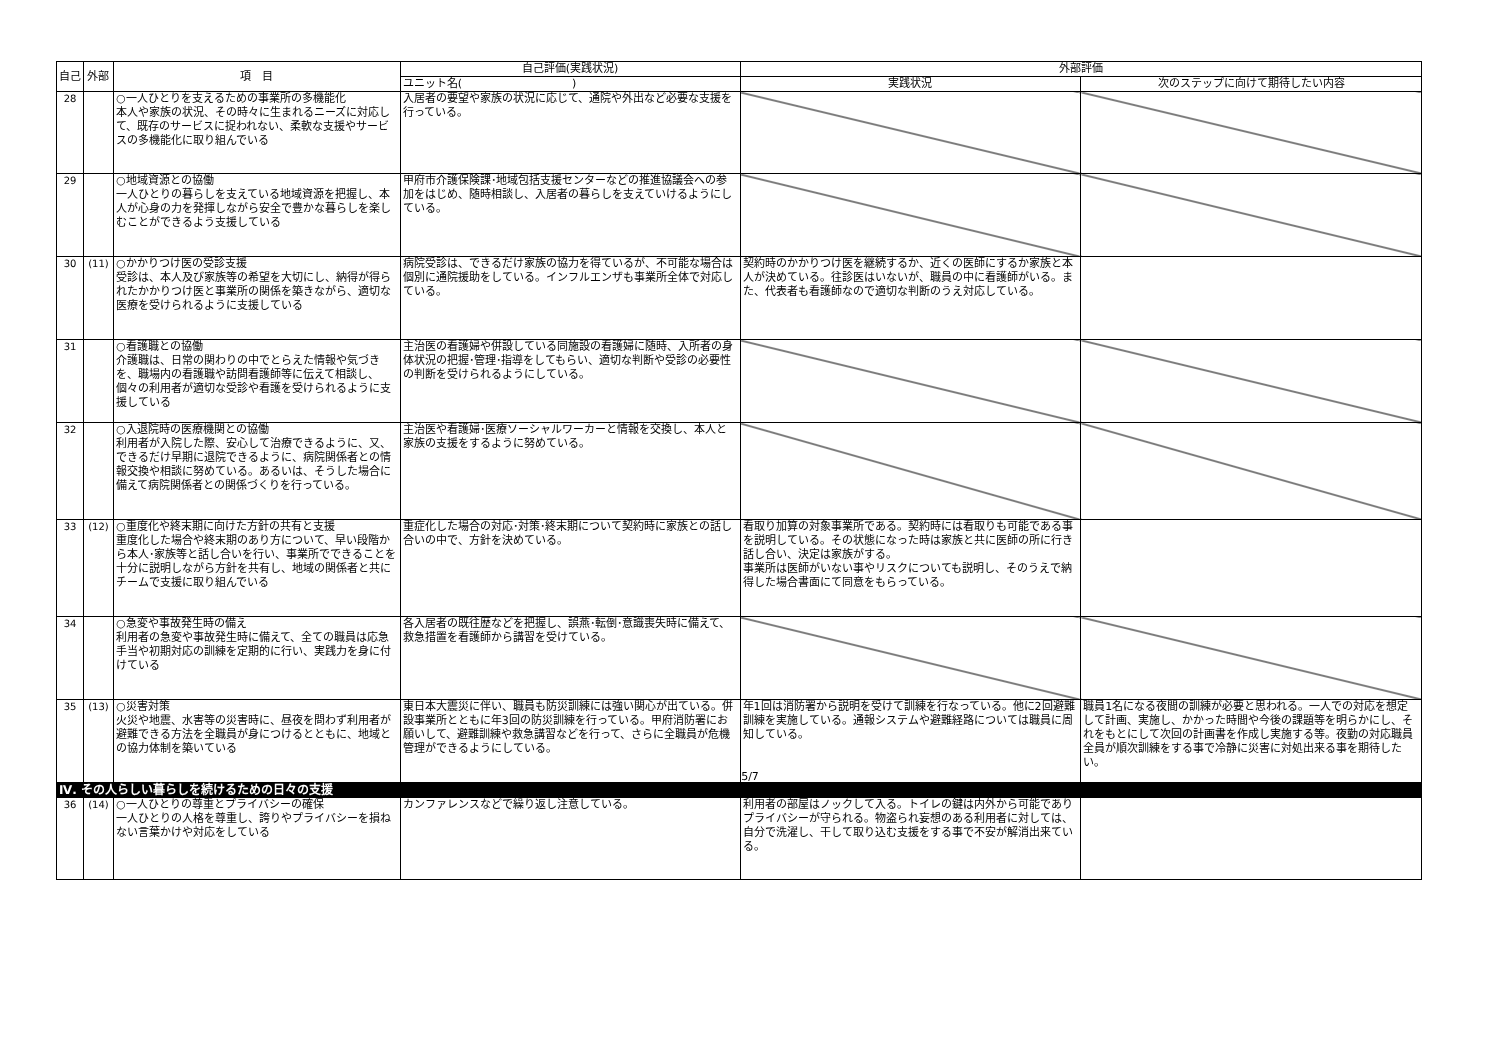| 自己 | 外部 | 項 目 | 自己評価(実践状況) | 外部評価 | |
| --- | --- | --- | --- | --- | --- |
| | | | ユニット名( ) | 実践状況 | 次のステップに向けて期待したい内容 |
| 28 | | ○一人ひとりを支えるための事業所の多機能化 本人や家族の状況、その時々に生まれるニーズに対応して、既存のサービスに捉われない、柔軟な支援やサービスの多機能化に取り組んでいる | 入居者の要望や家族の状況に応じて、通院や外出など必要な支援を行っている。 | | |
| 29 | | ○地域資源との協働 一人ひとりの暮らしを支えている地域資源を把握し、本人が心身の力を発揮しながら安全で豊かな暮らしを楽しむことができるよう支援している | 甲府市介護保険課･地域包括支援センターなどの推進協議会への参加をはじめ、随時相談し、入居者の暮らしを支えていけるようにしている。 | | |
| 30 | (11) | ○かかりつけ医の受診支援 受診は、本人及び家族等の希望を大切にし、納得が得られたかかりつけ医と事業所の関係を築きながら、適切な医療を受けられるように支援している | 病院受診は、できるだけ家族の協力を得ているが、不可能な場合は個別に通院援助をしている。インフルエンザも事業所全体で対応している。 | 契約時のかかりつけ医を継続するか、近くの医師にするか家族と本人が決めている。往診医はいないが、職員の中に看護師がいる。また、代表者も看護師なので適切な判断のうえ対応している。 | |
| 31 | | ○看護職との協働 介護職は、日常の関わりの中でとらえた情報や気づきを、職場内の看護職や訪問看護師等に伝えて相談し、個々の利用者が適切な受診や看護を受けられるように支援している | 主治医の看護婦や併設している同施設の看護婦に随時、入所者の身体状況の把握･管理･指導をしてもらい、適切な判断や受診の必要性の判断を受けられるようにしている。 | | |
| 32 | | ○入退院時の医療機関との協働 利用者が入院した際、安心して治療できるように、又、できるだけ早期に退院できるように、病院関係者との情報交換や相談に努めている。あるいは、そうした場合に備えて病院関係者との関係づくりを行っている。 | 主治医や看護婦･医療ソーシャルワーカーと情報を交換し、本人と家族の支援をするように努めている。 | | |
| 33 | (12) | ○重度化や終末期に向けた方針の共有と支援 重度化した場合や終末期のあり方について、早い段階から本人･家族等と話し合いを行い、事業所でできることを十分に説明しながら方針を共有し、地域の関係者と共にチームで支援に取り組んでいる | 重症化した場合の対応･対策･終末期について契約時に家族との話し合いの中で、方針を決めている。 | 看取り加算の対象事業所である。契約時には看取りも可能である事を説明している。その状態になった時は家族と共に医師の所に行き話し合い、決定は家族がする。 事業所は医師がいない事やリスクについても説明し、そのうえで納得した場合書面にて同意をもらっている。 | |
| 34 | | ○急変や事故発生時の備え 利用者の急変や事故発生時に備えて、全ての職員は応急手当や初期対応の訓練を定期的に行い、実践力を身に付けている | 各入居者の既往歴などを把握し、誤燕･転倒･意識喪失時に備えて、救急措置を看護師から講習を受けている。 | | |
| 35 | (13) | ○災害対策 火災や地震、水害等の災害時に、昼夜を問わず利用者が避難できる方法を全職員が身につけるとともに、地域との協力体制を築いている | 東日本大震災に伴い、職員も防災訓練には強い関心が出ている。併設事業所とともに年3回の防災訓練を行っている。甲府消防署にお願いして、避難訓練や救急講習などを行って、さらに全職員が危機管理ができるようにしている。 | 年1回は消防署から説明を受けて訓練を行なっている。他に2回避難訓練を実施している。通報システムや避難経路については職員に周知している。 | 職員1名になる夜間の訓練が必要と思われる。一人での対応を想定して計画、実施し、かかった時間や今後の課題等を明らかにし、それをもとにして次回の計画書を作成し実施する等。夜勤の対応職員全員が順次訓練をする事で冷静に災害に対処出来る事を期待したい。 |
| Ⅳ. その人らしい暮らしを続けるための日々の支援 | | | | | |
| 36 | (14) | ○一人ひとりの尊重とプライバシーの確保 一人ひとりの人格を尊重し、誇りやプライバシーを損ねない言葉かけや対応をしている | カンファレンスなどで繰り返し注意している。 | 利用者の部屋はノックして入る。トイレの鍵は内外から可能でありプライバシーが守られる。物盗られ妄想のある利用者に対しては、自分で洗濯し、干して取り込む支援をする事で不安が解消出来ている。 | |
5/7